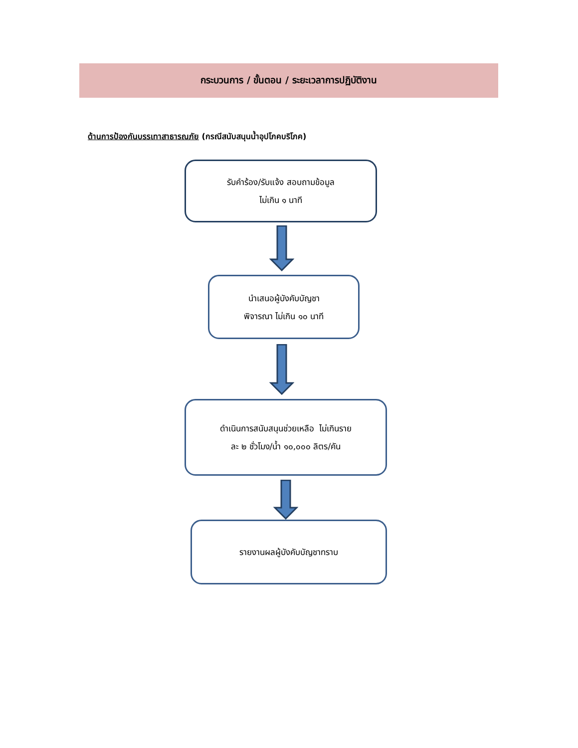กระบวนการ / ขั้นตอน / ระยะเวลาการปฏิบัติงาน
ด้านการป้องกันบรรเทาสาธารณภัย (กรณีสนับสนุนน้ำอุปโภคบริโภค)
รับคำร้อง/รับแจ้ง สอบถามข้อมูล
ไม่เกิน ๑ นาที
นำเสนอผู้บังคับบัญชา
พิจารณา ไม่เกิน ๑๐ นาที
ดำเนินการสนับสนุนช่วยเหลือ ไม่เกินราย
ละ ๒ ชั่วโมง/น้ำ ๑๐,๐๐๐ ลิตร/คัน
รายงานผลผู้บังคับบัญชาทราบ